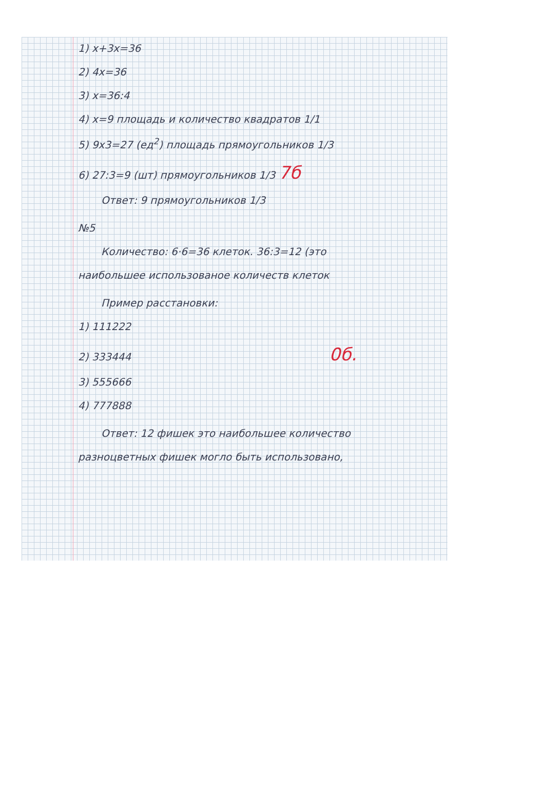1) x+3x=36
2) 4x=36
3) x=36:4
4) x=9 площадь и количество квадратов 1/1
5) 9x3=27 (ед<sup>2</sup>) площадь прямоугольников 1/3
6) 27:3=9 (шт) прямоугольников 1/3 7б
Ответ: 9 прямоугольников 1/3
№5
Количество: 6·6=36 клеток. 36:3=12 (это
наибольшее использованое количеств клеток
Пример расстановки:
1) 111222
2) 333444 0б.
3) 555666
4) 777888
Ответ: 12 фишек это наибольшее количество
разноцветных фишек могло быть использовано,